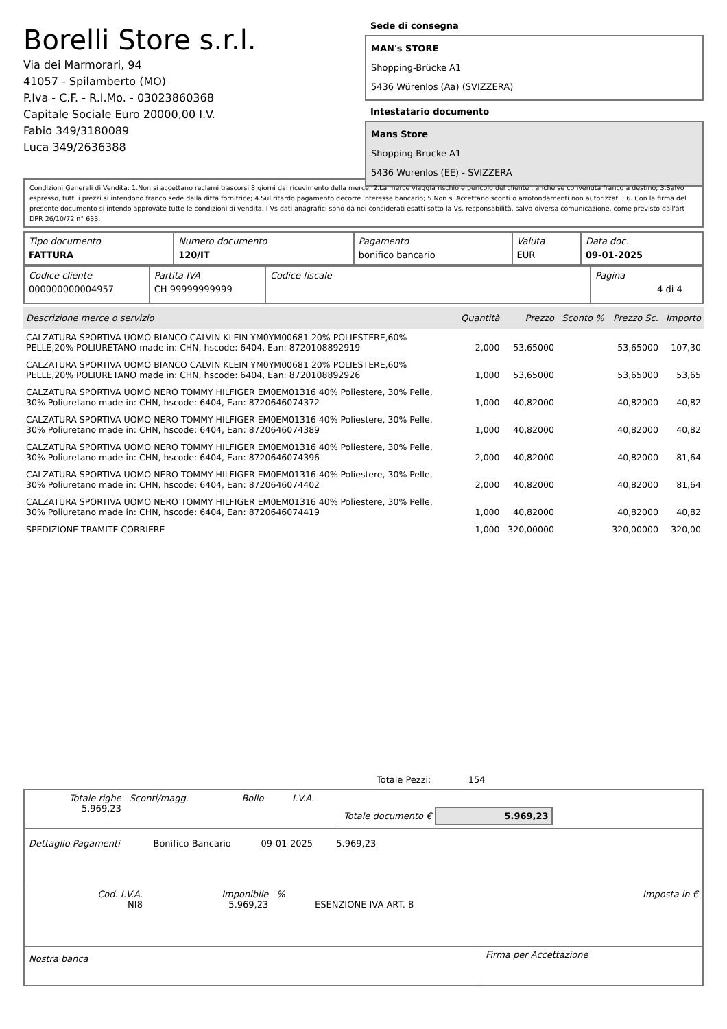Borelli Store s.r.l.
Via dei Marmorari, 94
41057 - Spilamberto (MO)
P.Iva - C.F. - R.I.Mo. - 03023860368
Capitale Sociale Euro 20000,00 I.V.
Fabio 349/3180089
Luca 349/2636388
Sede di consegna
MAN's STORE
Shopping-Brücke A1
5436 Würenlos (Aa) (SVIZZERA)
Intestatario documento
Mans Store
Shopping-Brucke A1
5436 Wurenlos (EE) - SVIZZERA
Condizioni Generali di Vendita: 1.Non si accettano reclami trascorsi 8 giorni dal ricevimento della merce; 2.La merce viaggia rischio e pericolo del cliente , anche se convenuta franco a destino; 3.Salvo espresso, tutti i prezzi si intendono franco sede dalla ditta fornitrice; 4.Sul ritardo pagamento decorre interesse bancario; 5.Non si Accettano sconti o arrotondamenti non autorizzati ; 6. Con la firma del presente documento si intendo approvate tutte le condizioni di vendita. I Vs dati anagrafici sono da noi considerati esatti sotto la Vs. responsabilità, salvo diversa comunicazione, come previsto dall'art DPR 26/10/72 n° 633.
| Tipo documento FATTURA | Numero documento 120/IT | Pagamento bonifico bancario | Valuta EUR | Data doc. 09-01-2025 |
| Codice cliente 000000000004957 | Partita IVA CH 99999999999 | Codice fiscale | Pagina 4 di 4 |
| Descrizione merce o servizio | Quantità | Prezzo | Sconto % | Prezzo Sc. | Importo |
| --- | --- | --- | --- | --- | --- |
| CALZATURA SPORTIVA UOMO BIANCO CALVIN KLEIN YM0YM00681 20% POLIESTERE,60% PELLE,20% POLIURETANO made in: CHN, hscode: 6404, Ean: 8720108892919 | 2,000 | 53,65000 | | 53,65000 | 107,30 |
| CALZATURA SPORTIVA UOMO BIANCO CALVIN KLEIN YM0YM00681 20% POLIESTERE,60% PELLE,20% POLIURETANO made in: CHN, hscode: 6404, Ean: 8720108892926 | 1,000 | 53,65000 | | 53,65000 | 53,65 |
| CALZATURA SPORTIVA UOMO NERO TOMMY HILFIGER EM0EM01316 40% Poliestere, 30% Pelle, 30% Poliuretano made in: CHN, hscode: 6404, Ean: 8720646074372 | 1,000 | 40,82000 | | 40,82000 | 40,82 |
| CALZATURA SPORTIVA UOMO NERO TOMMY HILFIGER EM0EM01316 40% Poliestere, 30% Pelle, 30% Poliuretano made in: CHN, hscode: 6404, Ean: 8720646074389 | 1,000 | 40,82000 | | 40,82000 | 40,82 |
| CALZATURA SPORTIVA UOMO NERO TOMMY HILFIGER EM0EM01316 40% Poliestere, 30% Pelle, 30% Poliuretano made in: CHN, hscode: 6404, Ean: 8720646074396 | 2,000 | 40,82000 | | 40,82000 | 81,64 |
| CALZATURA SPORTIVA UOMO NERO TOMMY HILFIGER EM0EM01316 40% Poliestere, 30% Pelle, 30% Poliuretano made in: CHN, hscode: 6404, Ean: 8720646074402 | 2,000 | 40,82000 | | 40,82000 | 81,64 |
| CALZATURA SPORTIVA UOMO NERO TOMMY HILFIGER EM0EM01316 40% Poliestere, 30% Pelle, 30% Poliuretano made in: CHN, hscode: 6404, Ean: 8720646074419 | 1,000 | 40,82000 | | 40,82000 | 40,82 |
| SPEDIZIONE TRAMITE CORRIERE | 1,000 | 320,00000 | | 320,00000 | 320,00 |
Totale Pezzi: 154
| Totale righe 5.969,23 | Sconti/magg. | Bollo | I.V.A. | Totale documento € 5.969,23 |
| Dettaglio Pagamenti | Bonifico Bancario | 09-01-2025 | 5.969,23 | |
| Cod. I.V.A. NI8 | Imponibile 5.969,23 | % | ESENZIONE IVA ART. 8 | Imposta in € |
| Nostra banca | Firma per Accettazione |